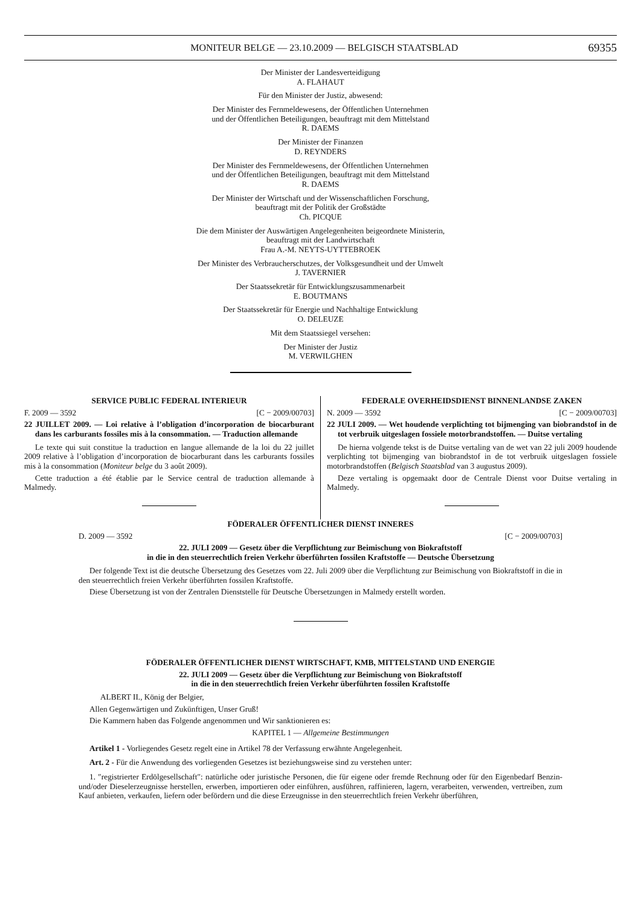MONITEUR BELGE — 23.10.2009 — BELGISCH STAATSBLAD
69355
Der Minister der Landesverteidigung
A. FLAHAUT
Für den Minister der Justiz, abwesend:
Der Minister des Fernmeldewesens, der Öffentlichen Unternehmen
und der Öffentlichen Beteiligungen, beauftragt mit dem Mittelstand
R. DAEMS
Der Minister der Finanzen
D. REYNDERS
Der Minister des Fernmeldewesens, der Öffentlichen Unternehmen
und der Öffentlichen Beteiligungen, beauftragt mit dem Mittelstand
R. DAEMS
Der Minister der Wirtschaft und der Wissenschaftlichen Forschung,
beauftragt mit der Politik der Großstädte
Ch. PICQUE
Die dem Minister der Auswärtigen Angelegenheiten beigeordnete Ministerin,
beauftragt mit der Landwirtschaft
Frau A.-M. NEYTS-UYTTEBROEK
Der Minister des Verbraucherschutzes, der Volksgesundheit und der Umwelt
J. TAVERNIER
Der Staatssekretär für Entwicklungszusammenarbeit
E. BOUTMANS
Der Staatssekretär für Energie und Nachhaltige Entwicklung
O. DELEUZE
Mit dem Staatssiegel versehen:
Der Minister der Justiz
M. VERWILGHEN
SERVICE PUBLIC FEDERAL INTERIEUR
F. 2009 — 3592 [C − 2009/00703]
22 JUILLET 2009. — Loi relative à l’obligation d’incorporation de biocarburant dans les carburants fossiles mis à la consommation. — Traduction allemande
Le texte qui suit constitue la traduction en langue allemande de la loi du 22 juillet 2009 relative à l’obligation d’incorporation de biocarburant dans les carburants fossiles mis à la consommation (Moniteur belge du 3 août 2009).
Cette traduction a été établie par le Service central de traduction allemande à Malmedy.
FEDERALE OVERHEIDSDIENST BINNENLANDSE ZAKEN
N. 2009 — 3592 [C − 2009/00703]
22 JULI 2009. — Wet houdende verplichting tot bijmenging van biobrandstof in de tot verbruik uitgeslagen fossiele motorbrandstoffen. — Duitse vertaling
De hierna volgende tekst is de Duitse vertaling van de wet van 22 juli 2009 houdende verplichting tot bijmenging van biobrandstof in de tot verbruik uitgeslagen fossiele motorbrandstoffen (Belgisch Staatsblad van 3 augustus 2009).
Deze vertaling is opgemaakt door de Centrale Dienst voor Duitse vertaling in Malmedy.
FÖDERALER ÖFFENTLICHER DIENST INNERES
D. 2009 — 3592 [C − 2009/00703]
22. JULI 2009 — Gesetz über die Verpflichtung zur Beimischung von Biokraftstoff
in die in den steuerrechtlich freien Verkehr überführten fossilen Kraftstoffe — Deutsche Übersetzung
Der folgende Text ist die deutsche Übersetzung des Gesetzes vom 22. Juli 2009 über die Verpflichtung zur Beimischung von Biokraftstoff in die in den steuerrechtlich freien Verkehr überführten fossilen Kraftstoffe.
Diese Übersetzung ist von der Zentralen Dienststelle für Deutsche Übersetzungen in Malmedy erstellt worden.
FÖDERALER ÖFFENTLICHER DIENST WIRTSCHAFT, KMB, MITTELSTAND UND ENERGIE
22. JULI 2009 — Gesetz über die Verpflichtung zur Beimischung von Biokraftstoff
in die in den steuerrechtlich freien Verkehr überführten fossilen Kraftstoffe
ALBERT II., König der Belgier,
Allen Gegenwärtigen und Zukünftigen, Unser Gruß!
Die Kammern haben das Folgende angenommen und Wir sanktionieren es:
KAPITEL 1 — Allgemeine Bestimmungen
Artikel 1 - Vorliegendes Gesetz regelt eine in Artikel 78 der Verfassung erwähnte Angelegenheit.
Art. 2 - Für die Anwendung des vorliegenden Gesetzes ist beziehungsweise sind zu verstehen unter:
1. ″registrierter Erdölgesellschaft″: natürliche oder juristische Personen, die für eigene oder fremde Rechnung oder für den Eigenbedarf Benzin- und/oder Dieselerzeugnisse herstellen, erwerben, importieren oder einführen, ausführen, raffinieren, lagern, verarbeiten, verwenden, vertreiben, zum Kauf anbieten, verkaufen, liefern oder befördern und die diese Erzeugnisse in den steuerrechtlich freien Verkehr überführen,